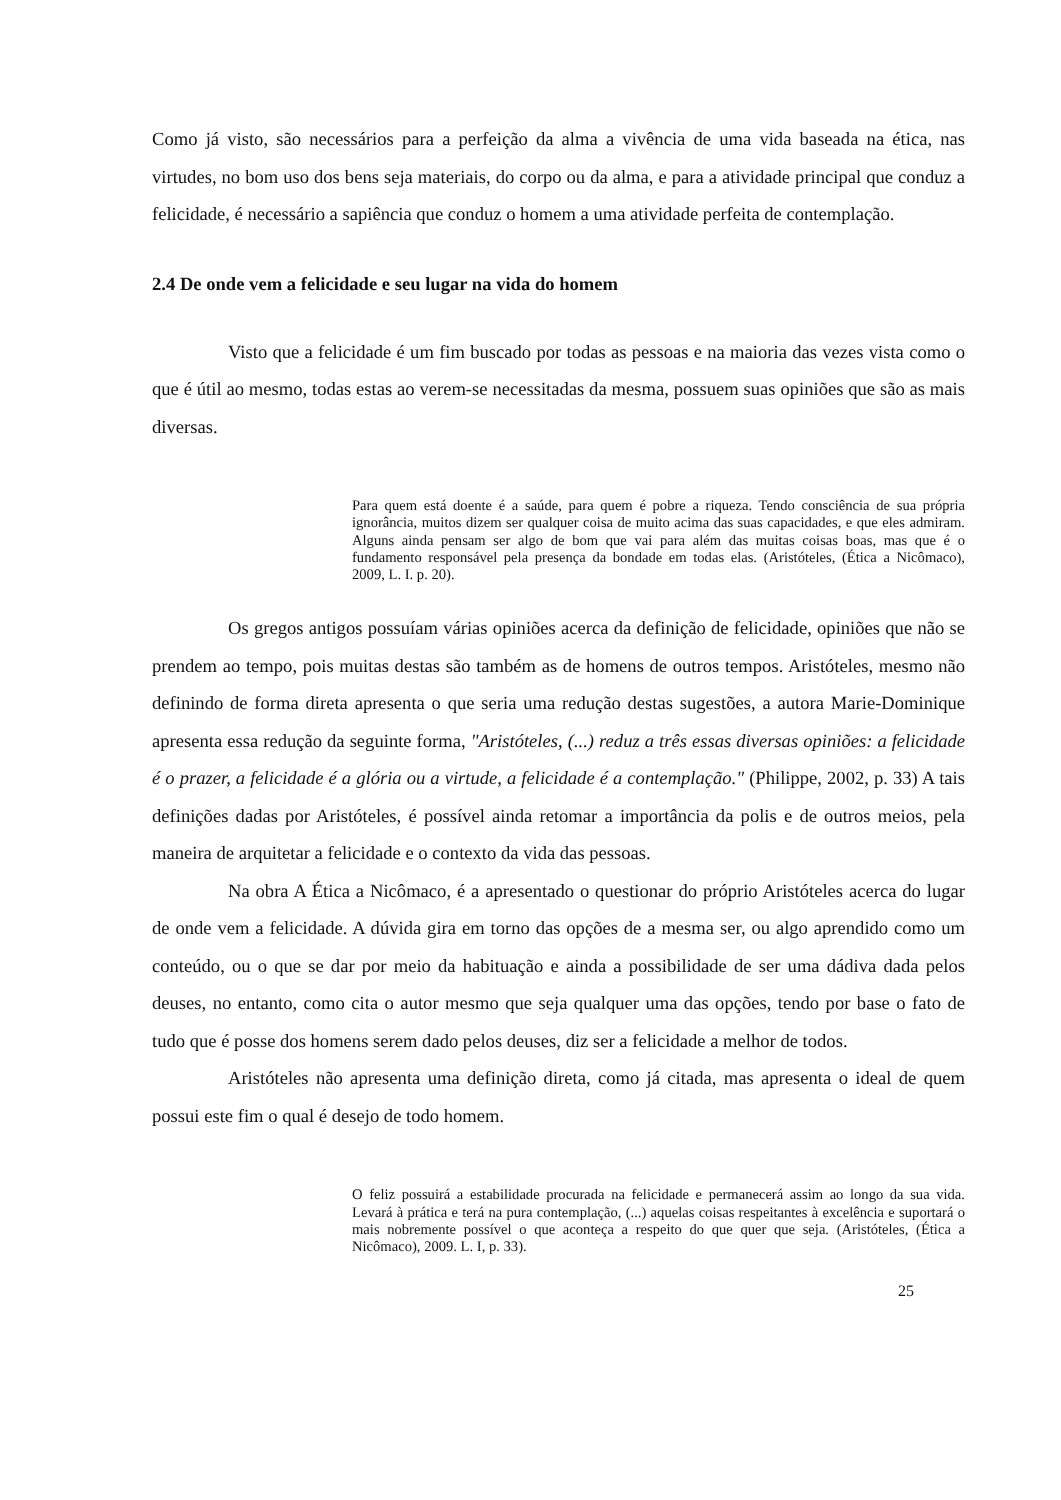Como já visto, são necessários para a perfeição da alma a vivência de uma vida baseada na ética, nas virtudes, no bom uso dos bens seja materiais, do corpo ou da alma, e para a atividade principal que conduz a felicidade, é necessário a sapiência que conduz o homem a uma atividade perfeita de contemplação.
2.4 De onde vem a felicidade e seu lugar na vida do homem
Visto que a felicidade é um fim buscado por todas as pessoas e na maioria das vezes vista como o que é útil ao mesmo, todas estas ao verem-se necessitadas da mesma, possuem suas opiniões que são as mais diversas.
Para quem está doente é a saúde, para quem é pobre a riqueza. Tendo consciência de sua própria ignorância, muitos dizem ser qualquer coisa de muito acima das suas capacidades, e que eles admiram. Alguns ainda pensam ser algo de bom que vai para além das muitas coisas boas, mas que é o fundamento responsável pela presença da bondade em todas elas. (Aristóteles, (Ética a Nicômaco), 2009, L. I. p. 20).
Os gregos antigos possuíam várias opiniões acerca da definição de felicidade, opiniões que não se prendem ao tempo, pois muitas destas são também as de homens de outros tempos. Aristóteles, mesmo não definindo de forma direta apresenta o que seria uma redução destas sugestões, a autora Marie-Dominique apresenta essa redução da seguinte forma, "Aristóteles, (...) reduz a três essas diversas opiniões: a felicidade é o prazer, a felicidade é a glória ou a virtude, a felicidade é a contemplação." (Philippe, 2002, p. 33) A tais definições dadas por Aristóteles, é possível ainda retomar a importância da polis e de outros meios, pela maneira de arquitetar a felicidade e o contexto da vida das pessoas.
Na obra A Ética a Nicômaco, é a apresentado o questionar do próprio Aristóteles acerca do lugar de onde vem a felicidade. A dúvida gira em torno das opções de a mesma ser, ou algo aprendido como um conteúdo, ou o que se dar por meio da habituação e ainda a possibilidade de ser uma dádiva dada pelos deuses, no entanto, como cita o autor mesmo que seja qualquer uma das opções, tendo por base o fato de tudo que é posse dos homens serem dado pelos deuses, diz ser a felicidade a melhor de todos.
Aristóteles não apresenta uma definição direta, como já citada, mas apresenta o ideal de quem possui este fim o qual é desejo de todo homem.
O feliz possuirá a estabilidade procurada na felicidade e permanecerá assim ao longo da sua vida. Levará à prática e terá na pura contemplação, (...) aquelas coisas respeitantes à excelência e suportará o mais nobremente possível o que aconteça a respeito do que quer que seja. (Aristóteles, (Ética a Nicômaco), 2009. L. I, p. 33).
25